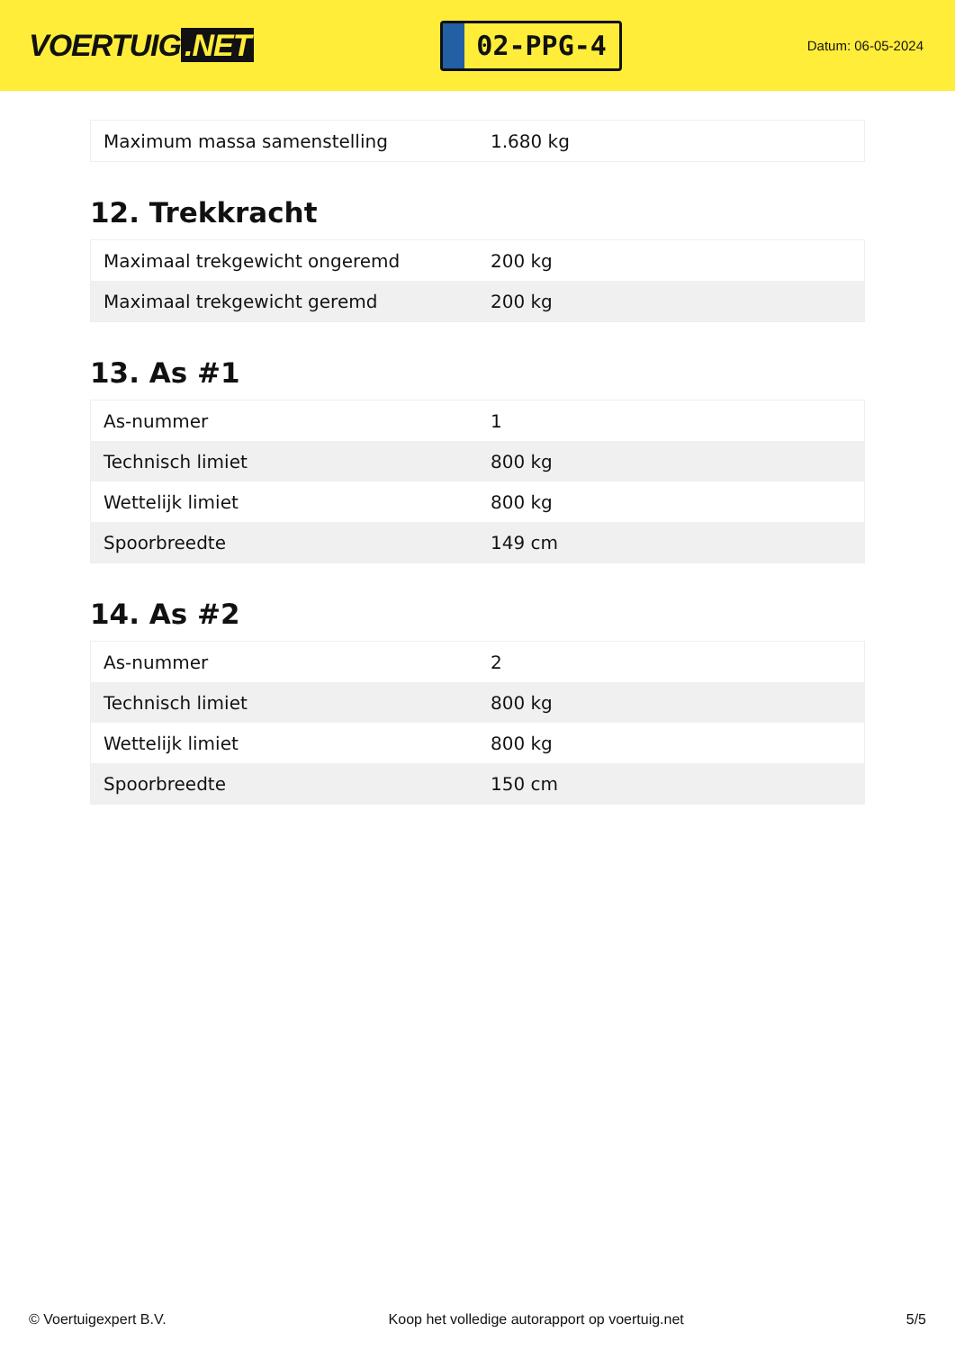VOERTUIG.NET
02-PPG-4
Datum: 06-05-2024
| Maximum massa samenstelling | 1.680 kg |
12. Trekkracht
| Maximaal trekgewicht ongeremd | 200 kg |
| Maximaal trekgewicht geremd | 200 kg |
13. As #1
| As-nummer | 1 |
| Technisch limiet | 800 kg |
| Wettelijk limiet | 800 kg |
| Spoorbreedte | 149 cm |
14. As #2
| As-nummer | 2 |
| Technisch limiet | 800 kg |
| Wettelijk limiet | 800 kg |
| Spoorbreedte | 150 cm |
© Voertuigexpert B.V. Koop het volledige autorapport op voertuig.net 5/5